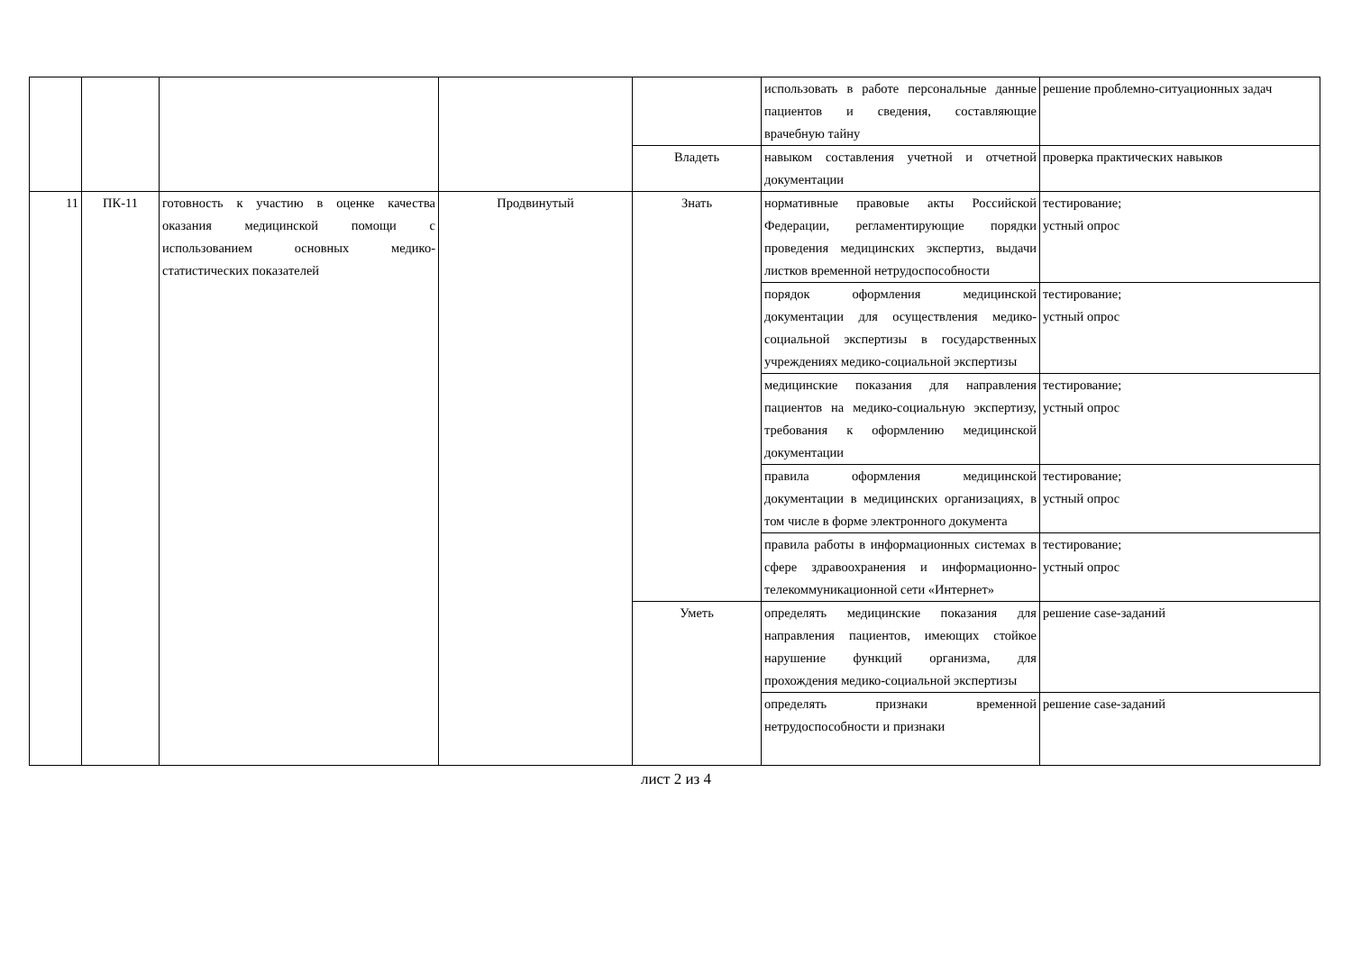| | | | | | использовать в работе персональные данные пациентов и сведения, составляющие врачебную тайну | решение проблемно-ситуационных задач |
| | | | | Владеть | навыком составления учетной и отчетной документации | проверка практических навыков |
| 11 | ПК-11 | готовность к участию в оценке качества оказания медицинской помощи с использованием основных медико-статистических показателей | Продвинутый | Знать | нормативные правовые акты Российской Федерации, регламентирующие порядки проведения медицинских экспертиз, выдачи листков временной нетрудоспособности | тестирование; устный опрос |
| | | | | | порядок оформления медицинской документации для осуществления медико-социальной экспертизы в государственных учреждениях медико-социальной экспертизы | тестирование; устный опрос |
| | | | | | медицинские показания для направления пациентов на медико-социальную экспертизу, требования к оформлению медицинской документации | тестирование; устный опрос |
| | | | | | правила оформления медицинской документации в медицинских организациях, в том числе в форме электронного документа | тестирование; устный опрос |
| | | | | | правила работы в информационных системах в сфере здравоохранения и информационно-телекоммуникационной сети «Интернет» | тестирование; устный опрос |
| | | | | Уметь | определять медицинские показания для направления пациентов, имеющих стойкое нарушение функций организма, для прохождения медико-социальной экспертизы | решение case-заданий |
| | | | | | определять признаки временной нетрудоспособности и признаки | решение case-заданий |
лист 2 из 4